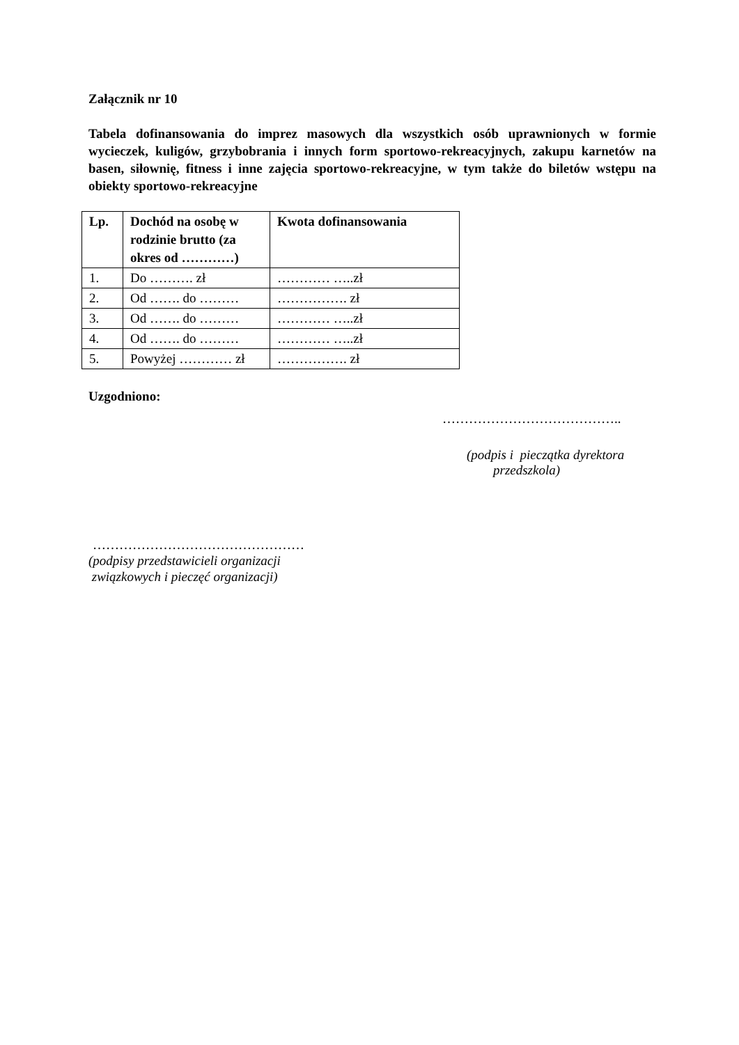Załącznik nr 10
Tabela dofinansowania do imprez masowych dla wszystkich osób uprawnionych w formie wycieczek, kuligów, grzybobrania i innych form sportowo-rekreacyjnych, zakupu karnetów na basen, siłownię, fitness i inne zajęcia sportowo-rekreacyjne, w tym także do biletów wstępu na obiekty sportowo-rekreacyjne
| Lp. | Dochód na osobę w rodzinie brutto (za okres od …………) | Kwota dofinansowania |
| --- | --- | --- |
| 1. | Do ………. zł | ………… …..zł |
| 2. | Od ……. do ……… | ……………. zł |
| 3. | Od ……. do ……… | ………… …..zł |
| 4. | Od ……. do ……… | ………… …..zł |
| 5. | Powyżej ………… zł | ……………. zł |
Uzgodniono:
…………………………………..
(podpis i pieczątka dyrektora
przedszkola)
…………………………………………
(podpisy przedstawicieli organizacji
związkowych i pieczęć organizacji)